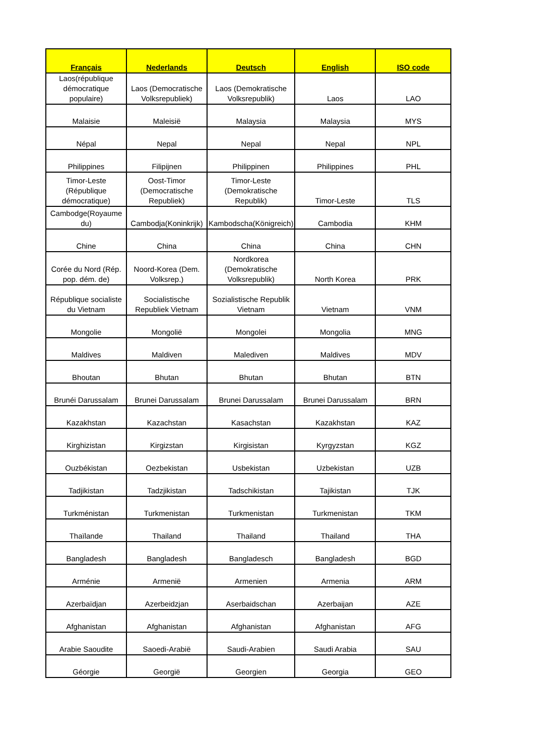| Français | Nederlands | Deutsch | English | ISO code |
| --- | --- | --- | --- | --- |
| Laos(république démocratique populaire) | Laos (Democratische Volksrepubliek) | Laos (Demokratische Volksrepublik) | Laos | LAO |
| Malaisie | Maleisië | Malaysia | Malaysia | MYS |
| Népal | Nepal | Nepal | Nepal | NPL |
| Philippines | Filipijnen | Philippinen | Philippines | PHL |
| Timor-Leste (République démocratique) | Oost-Timor (Democratische Republiek) | Timor-Leste (Demokratische Republik) | Timor-Leste | TLS |
| Cambodge(Royaume du) | Cambodja(Koninkrijk) | Kambodscha(Königreich) | Cambodia | KHM |
| Chine | China | China | China | CHN |
| Corée du Nord (Rép. pop. dém. de) | Noord-Korea (Dem. Volksrep.) | Nordkorea (Demokratische Volksrepublik) | North Korea | PRK |
| République socialiste du Vietnam | Socialistische Republiek Vietnam | Sozialistische Republik Vietnam | Vietnam | VNM |
| Mongolie | Mongolië | Mongolei | Mongolia | MNG |
| Maldives | Maldiven | Malediven | Maldives | MDV |
| Bhoutan | Bhutan | Bhutan | Bhutan | BTN |
| Brunéi Darussalam | Brunei Darussalam | Brunei Darussalam | Brunei Darussalam | BRN |
| Kazakhstan | Kazachstan | Kasachstan | Kazakhstan | KAZ |
| Kirghizistan | Kirgizstan | Kirgisistan | Kyrgyzstan | KGZ |
| Ouzbékistan | Oezbekistan | Usbekistan | Uzbekistan | UZB |
| Tadjikistan | Tadzjikistan | Tadschikistan | Tajikistan | TJK |
| Turkménistan | Turkmenistan | Turkmenistan | Turkmenistan | TKM |
| Thaïlande | Thailand | Thailand | Thailand | THA |
| Bangladesh | Bangladesh | Bangladesch | Bangladesh | BGD |
| Arménie | Armenië | Armenien | Armenia | ARM |
| Azerbaïdjan | Azerbeidzjan | Aserbaidschan | Azerbaijan | AZE |
| Afghanistan | Afghanistan | Afghanistan | Afghanistan | AFG |
| Arabie Saoudite | Saoedi-Arabië | Saudi-Arabien | Saudi Arabia | SAU |
| Géorgie | Georgië | Georgien | Georgia | GEO |